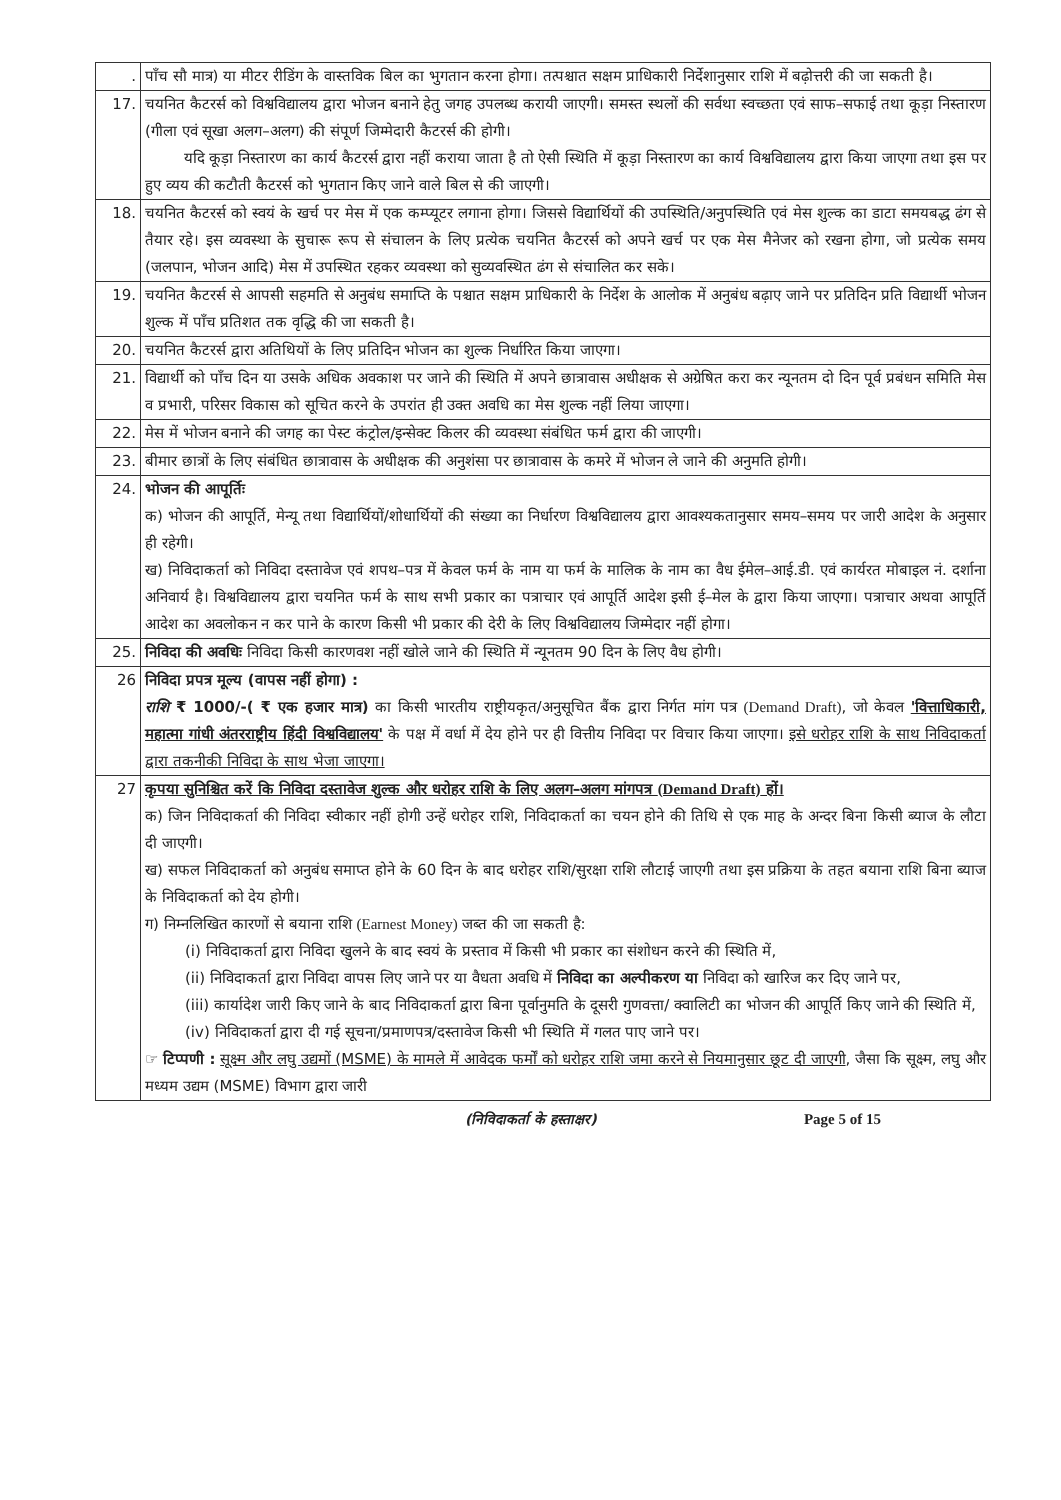| . | पाँच सौ मात्र) या मीटर रीडिंग के वास्तविक बिल का भुगतान करना होगा। तत्पश्चात सक्षम प्राधिकारी निर्देशानुसार राशि में बढ़ोत्तरी की जा सकती है। |
| 17. | चयनित कैटरर्स को विश्वविद्यालय द्वारा भोजन बनाने हेतु जगह उपलब्ध करायी जाएगी। समस्त स्थलों की सर्वथा स्वच्छता एवं साफ–सफाई तथा कूड़ा निस्तारण (गीला एवं सूखा अलग–अलग) की संपूर्ण जिम्मेदारी कैटरर्स की होगी। यदि कूड़ा निस्तारण का कार्य कैटरर्स द्वारा नहीं कराया जाता है तो ऐसी स्थिति में कूड़ा निस्तारण का कार्य विश्वविद्यालय द्वारा किया जाएगा तथा इस पर हुए व्यय की कटौती कैटरर्स को भुगतान किए जाने वाले बिल से की जाएगी। |
| 18. | चयनित कैटरर्स को स्वयं के खर्च पर मेस में एक कम्प्यूटर लगाना होगा। जिससे विद्यार्थियों की उपस्थिति/अनुपस्थिति एवं मेस शुल्क का डाटा समयबद्ध ढंग से तैयार रहे। इस व्यवस्था के सुचारू रूप से संचालन के लिए प्रत्येक चयनित कैटरर्स को अपने खर्च पर एक मेस मैनेजर को रखना होगा, जो प्रत्येक समय (जलपान, भोजन आदि) मेस में उपस्थित रहकर व्यवस्था को सुव्यवस्थित ढंग से संचालित कर सके। |
| 19. | चयनित कैटरर्स से आपसी सहमति से अनुबंध समाप्ति के पश्चात सक्षम प्राधिकारी के निर्देश के आलोक में अनुबंध बढ़ाए जाने पर प्रतिदिन प्रति विद्यार्थी भोजन शुल्क में पाँच प्रतिशत तक वृद्धि की जा सकती है। |
| 20. | चयनित कैटरर्स द्वारा अतिथियों के लिए प्रतिदिन भोजन का शुल्क निर्धारित किया जाएगा। |
| 21. | विद्यार्थी को पाँच दिन या उसके अधिक अवकाश पर जाने की स्थिति में अपने छात्रावास अधीक्षक से अग्रेषित करा कर न्यूनतम दो दिन पूर्व प्रबंधन समिति मेस व प्रभारी, परिसर विकास को सूचित करने के उपरांत ही उक्त अवधि का मेस शुल्क नहीं लिया जाएगा। |
| 22. | मेस में भोजन बनाने की जगह का पेस्ट कंट्रोल/इन्सेक्ट किलर की व्यवस्था संबंधित फर्म द्वारा की जाएगी। |
| 23. | बीमार छात्रों के लिए संबंधित छात्रावास के अधीक्षक की अनुशंसा पर छात्रावास के कमरे में भोजन ले जाने की अनुमति होगी। |
| 24. | भोजन की आपूर्तिः क) भोजन की आपूर्ति, मेन्यू तथा विद्यार्थियों/शोधार्थियों की संख्या का निर्धारण विश्वविद्यालय द्वारा आवश्यकतानुसार समय–समय पर जारी आदेश के अनुसार ही रहेगी। ख) निविदाकर्ता को निविदा दस्तावेज एवं शपथ–पत्र में केवल फर्म के नाम या फर्म के मालिक के नाम का वैध ईमेल–आई.डी. एवं कार्यरत मोबाइल नं. दर्शाना अनिवार्य है। विश्वविद्यालय द्वारा चयनित फर्म के साथ सभी प्रकार का पत्राचार एवं आपूर्ति आदेश इसी ई–मेल के द्वारा किया जाएगा। पत्राचार अथवा आपूर्ति आदेश का अवलोकन न कर पाने के कारण किसी भी प्रकार की देरी के लिए विश्वविद्यालय जिम्मेदार नहीं होगा। |
| 25. | निविदा की अवधिः निविदा किसी कारणवश नहीं खोले जाने की स्थिति में न्यूनतम 90 दिन के लिए वैध होगी। |
| 26 | निविदा प्रपत्र मूल्य (वापस नहीं होगा) : राशि ₹ 1000/-( ₹ एक हजार मात्र) का किसी भारतीय राष्ट्रीयकृत/अनुसूचित बैंक द्वारा निर्गत मांग पत्र (Demand Draft) , जो केवल 'वित्ताधिकारी, महात्मा गांधी अंतरराष्ट्रीय हिंदी विश्वविद्यालय' के पक्ष में वर्धा में देय होने पर ही वित्तीय निविदा पर विचार किया जाएगा। इसे धरोहर राशि के साथ निविदाकर्ता द्वारा तकनीकी निविदा के साथ भेजा जाएगा। |
| 27 | कृपया सुनिश्चित करें कि निविदा दस्तावेज शुल्क और धरोहर राशि के लिए अलग–अलग मांगपत्र (Demand Draft) हों। क) जिन निविदाकर्ता की निविदा स्वीकार नहीं होगी उन्हें धरोहर राशि, निविदाकर्ता का चयन होने की तिथि से एक माह के अन्दर बिना किसी ब्याज के लौटा दी जाएगी। ख) सफल निविदाकर्ता को अनुबंध समाप्त होने के 60 दिन के बाद धरोहर राशि/सुरक्षा राशि लौटाई जाएगी तथा इस प्रक्रिया के तहत बयाना राशि बिना ब्याज के निविदाकर्ता को देय होगी। ग) निम्नलिखित कारणों से बयाना राशि (Earnest Money) जब्त की जा सकती है: (i) निविदाकर्ता द्वारा निविदा खुलने के बाद स्वयं के प्रस्ताव में किसी भी प्रकार का संशोधन करने की स्थिति में, (ii) निविदाकर्ता द्वारा निविदा वापस लिए जाने पर या वैधता अवधि में निविदा का अल्पीकरण या निविदा को खारिज कर दिए जाने पर, (iii) कार्यादेश जारी किए जाने के बाद निविदाकर्ता द्वारा बिना पूर्वानुमति के दूसरी गुणवत्ता/ क्वालिटी का भोजन की आपूर्ति किए जाने की स्थिति में, (iv) निविदाकर्ता द्वारा दी गई सूचना/प्रमाणपत्र/दस्तावेज किसी भी स्थिति में गलत पाए जाने पर। ☞ टिप्पणी : सूक्ष्म और लघु उद्यमों (MSME) के मामले में आवेदक फर्मों को धरोहर राशि जमा करने से नियमानुसार छूट दी जाएगी , जैसा कि सूक्ष्म, लघु और मध्यम उद्यम (MSME) विभाग द्वारा जारी |
(निविदाकर्ता के हस्ताक्षर) Page 5 of 15